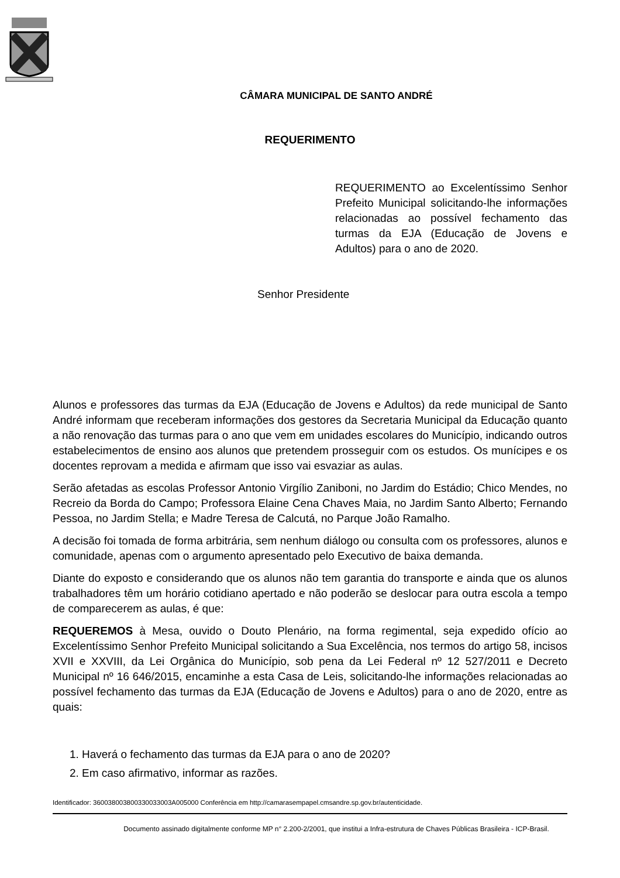CÂMARA MUNICIPAL DE SANTO ANDRÉ
REQUERIMENTO
REQUERIMENTO ao Excelentíssimo Senhor Prefeito Municipal solicitando-lhe informações relacionadas ao possível fechamento das turmas da EJA (Educação de Jovens e Adultos) para o ano de 2020.
Senhor Presidente
Alunos e professores das turmas da EJA (Educação de Jovens e Adultos) da rede municipal de Santo André informam que receberam informações dos gestores da Secretaria Municipal da Educação quanto a não renovação das turmas para o ano que vem em unidades escolares do Município, indicando outros estabelecimentos de ensino aos alunos que pretendem prosseguir com os estudos. Os munícipes e os docentes reprovam a medida e afirmam que isso vai esvaziar as aulas.
Serão afetadas as escolas Professor Antonio Virgílio Zaniboni, no Jardim do Estádio; Chico Mendes, no Recreio da Borda do Campo; Professora Elaine Cena Chaves Maia, no Jardim Santo Alberto; Fernando Pessoa, no Jardim Stella; e Madre Teresa de Calcutá, no Parque João Ramalho.
A decisão foi tomada de forma arbitrária, sem nenhum diálogo ou consulta com os professores, alunos e comunidade, apenas com o argumento apresentado pelo Executivo de baixa demanda.
Diante do exposto e considerando que os alunos não tem garantia do transporte e ainda que os alunos trabalhadores têm um horário cotidiano apertado e não poderão se deslocar para outra escola a tempo de comparecerem as aulas, é que:
REQUEREMOS à Mesa, ouvido o Douto Plenário, na forma regimental, seja expedido ofício ao Excelentíssimo Senhor Prefeito Municipal solicitando a Sua Excelência, nos termos do artigo 58, incisos XVII e XXVIII, da Lei Orgânica do Município, sob pena da Lei Federal nº 12 527/2011 e Decreto Municipal nº 16 646/2015, encaminhe a esta Casa de Leis, solicitando-lhe informações relacionadas ao possível fechamento das turmas da EJA (Educação de Jovens e Adultos) para o ano de 2020, entre as quais:
1. Haverá o fechamento das turmas da EJA para o ano de 2020?
2. Em caso afirmativo, informar as razões.
Identificador: 360038003800330033003A005000 Conferência em http://camarasempapel.cmsandre.sp.gov.br/autenticidade.
Documento assinado digitalmente conforme MP n° 2.200-2/2001, que institui a Infra-estrutura de Chaves Públicas Brasileira - ICP-Brasil.